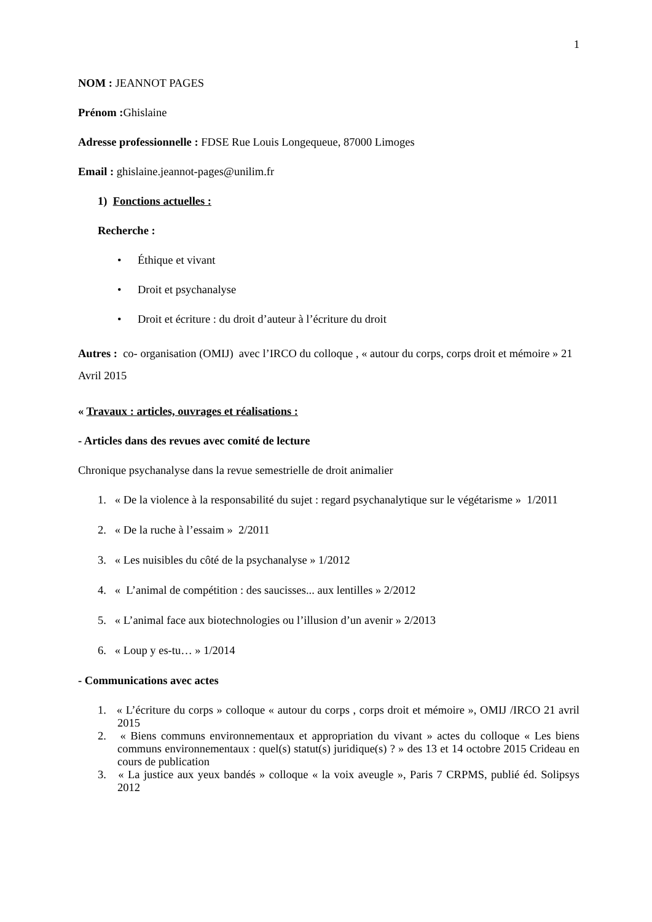1
NOM : JEANNOT PAGES
Prénom : Ghislaine
Adresse professionnelle : FDSE Rue Louis Longequeue, 87000 Limoges
Email : ghislaine.jeannot-pages@unilim.fr
1) Fonctions actuelles :
Recherche :
• Éthique et vivant
• Droit et psychanalyse
• Droit et écriture : du droit d’auteur à l’écriture du droit
Autres : co- organisation (OMIJ) avec l’IRCO du colloque , « autour du corps, corps droit et mémoire » 21 Avril 2015
« Travaux : articles, ouvrages et réalisations :
- Articles dans des revues avec comité de lecture
Chronique psychanalyse dans la revue semestrielle de droit animalier
1. « De la violence à la responsabilité du sujet : regard psychanalytique sur le végétarisme » 1/2011
2. « De la ruche à l’essaim » 2/2011
3. « Les nuisibles du côté de la psychanalyse » 1/2012
4. « L’animal de compétition : des saucisses... aux lentilles » 2/2012
5. « L’animal face aux biotechnologies ou l’illusion d’un avenir » 2/2013
6. « Loup y es-tu… » 1/2014
- Communications avec actes
1. « L’écriture du corps » colloque « autour du corps , corps droit et mémoire », OMIJ /IRCO 21 avril 2015
2. « Biens communs environnementaux et appropriation du vivant » actes du colloque « Les biens communs environnementaux : quel(s) statut(s) juridique(s) ? » des 13 et 14 octobre 2015 Crideau en cours de publication
3. « La justice aux yeux bandés » colloque « la voix aveugle », Paris 7 CRPMS, publié éd. Solipsys 2012